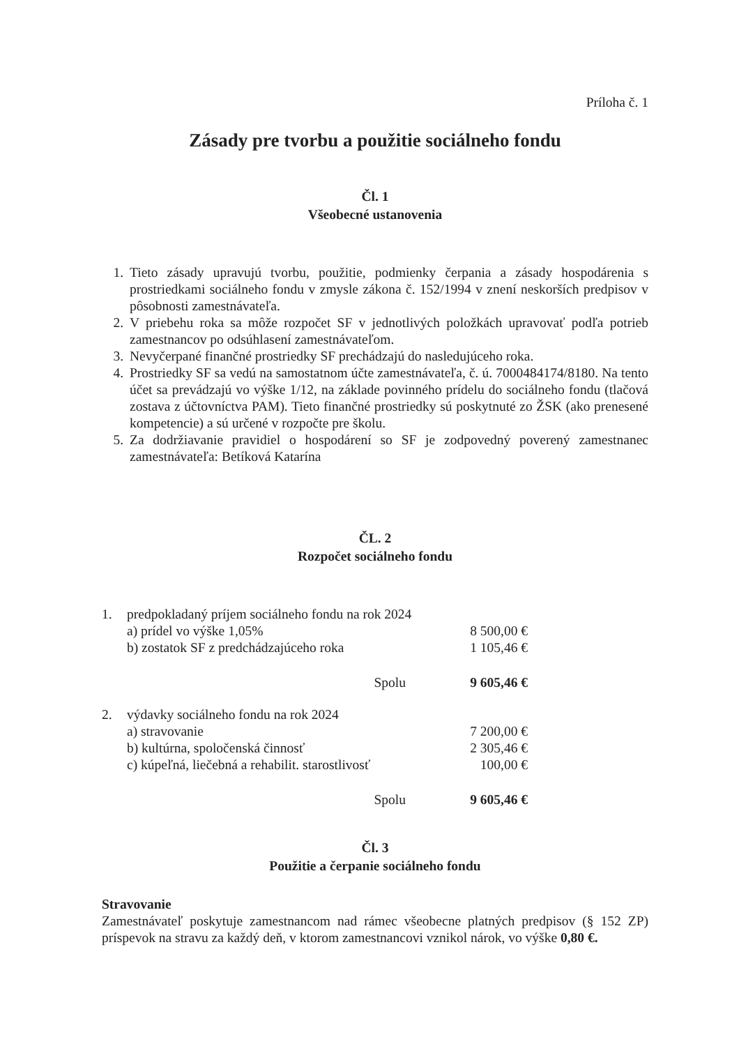Príloha č. 1
Zásady pre tvorbu a použitie sociálneho fondu
Čl. 1
Všeobecné ustanovenia
1. Tieto zásady upravujú tvorbu, použitie, podmienky čerpania a zásady hospodárenia s prostriedkami sociálneho fondu v zmysle zákona č. 152/1994 v znení neskorších predpisov v pôsobnosti zamestnávateľa.
2. V priebehu roka sa môže rozpočet SF v jednotlivých položkách upravovať podľa potrieb zamestnancov po odsúhlasení zamestnávateľom.
3. Nevyčerpané finančné prostriedky SF prechádzajú do nasledujúceho roka.
4. Prostriedky SF sa vedú na samostatnom účte zamestnávateľa, č. ú. 7000484174/8180. Na tento účet sa prevádzajú vo výške 1/12, na základe povinného prídelu do sociálneho fondu (tlačová zostava z účtovníctva PAM). Tieto finančné prostriedky sú poskytnuté zo ŽSK (ako prenesené kompetencie) a sú určené v rozpočte pre školu.
5. Za dodržiavanie pravidiel o hospodárení so SF je zodpovedný poverený zamestnanec zamestnávateľa: Betíková Katarína
ČL. 2
Rozpočet sociálneho fondu
| 1. | predpokladaný príjem sociálneho fondu na rok 2024 | |
| | a) prídel vo výške 1,05% | 8 500,00 € |
| | b) zostatok SF z predchádzajúceho roka | 1 105,46 € |
| | Spolu | 9 605,46 € |
| 2. | výdavky sociálneho fondu na rok 2024 | |
| | a) stravovanie | 7 200,00 € |
| | b) kultúrna, spoločenská činnosť | 2 305,46 € |
| | c) kúpeľná, liečebná a rehabilit. starostlivosť | 100,00 € |
| | Spolu | 9 605,46 € |
Čl. 3
Použitie a čerpanie sociálneho fondu
Stravovanie
Zamestnávateľ poskytuje zamestnancom nad rámec všeobecne platných predpisov (§ 152 ZP) príspevok na stravu za každý deň, v ktorom zamestnancovi vznikol nárok, vo výške 0,80 €.